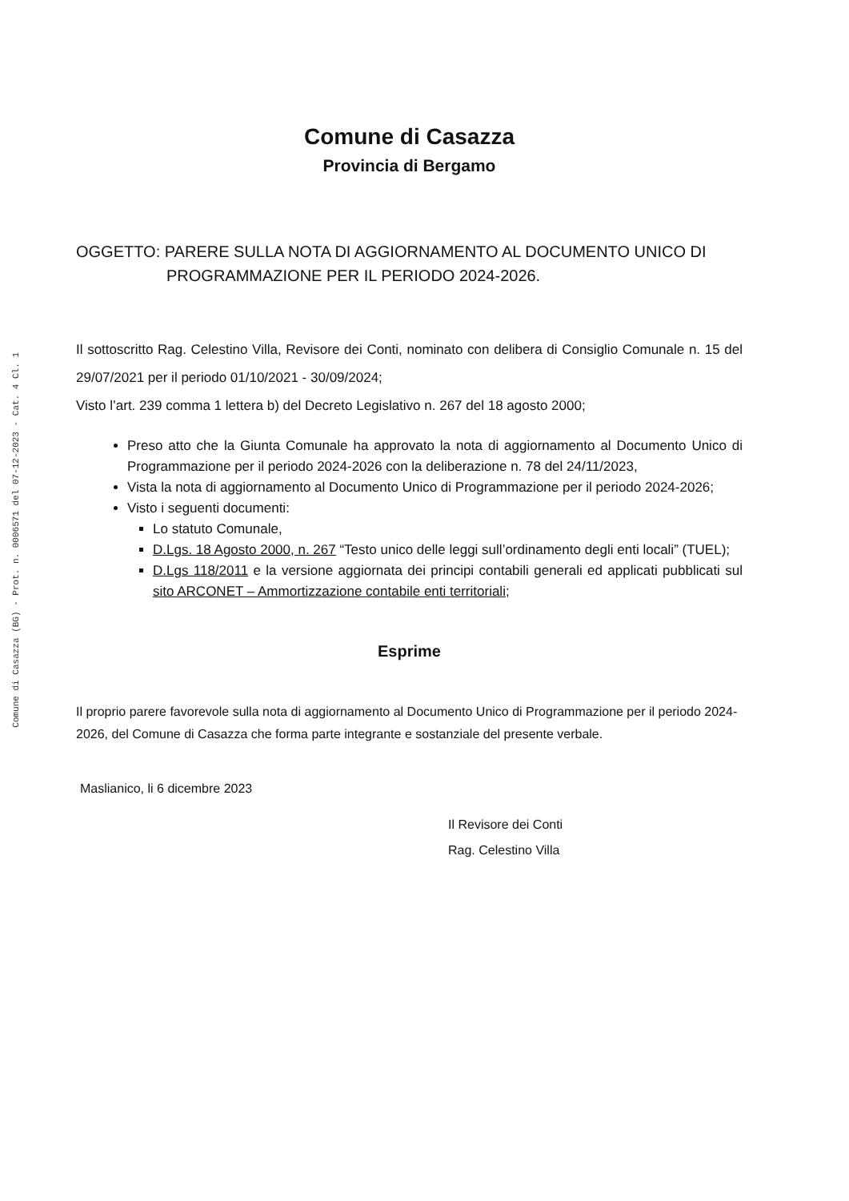Comune di Casazza (BG) - Prot. n. 0006571 del 07-12-2023 - Cat. 4 Cl. 1
Comune di Casazza
Provincia di Bergamo
OGGETTO: PARERE SULLA NOTA DI AGGIORNAMENTO AL DOCUMENTO UNICO DI
PROGRAMMAZIONE PER IL PERIODO 2024-2026.
Il sottoscritto Rag. Celestino Villa, Revisore dei Conti, nominato con delibera di Consiglio Comunale n. 15 del 29/07/2021 per il periodo 01/10/2021 - 30/09/2024;
Visto l’art. 239 comma 1 lettera b) del Decreto Legislativo n. 267 del 18 agosto 2000;
Preso atto che la Giunta Comunale ha approvato la nota di aggiornamento al Documento Unico di Programmazione per il periodo 2024-2026 con la deliberazione n. 78 del 24/11/2023,
Vista la nota di aggiornamento al Documento Unico di Programmazione per il periodo 2024-2026;
Visto i seguenti documenti:
Lo statuto Comunale,
D.Lgs. 18 Agosto 2000, n. 267 “Testo unico delle leggi sull’ordinamento degli enti locali” (TUEL);
D.Lgs 118/2011 e la versione aggiornata dei principi contabili generali ed applicati pubblicati sul sito ARCONET – Ammortizzazione contabile enti territoriali;
Esprime
Il proprio parere favorevole sulla nota di aggiornamento al Documento Unico di Programmazione per il periodo 2024-2026, del Comune di Casazza che forma parte integrante e sostanziale del presente verbale.
Maslianico, li 6 dicembre 2023
Il Revisore dei Conti
Rag. Celestino Villa